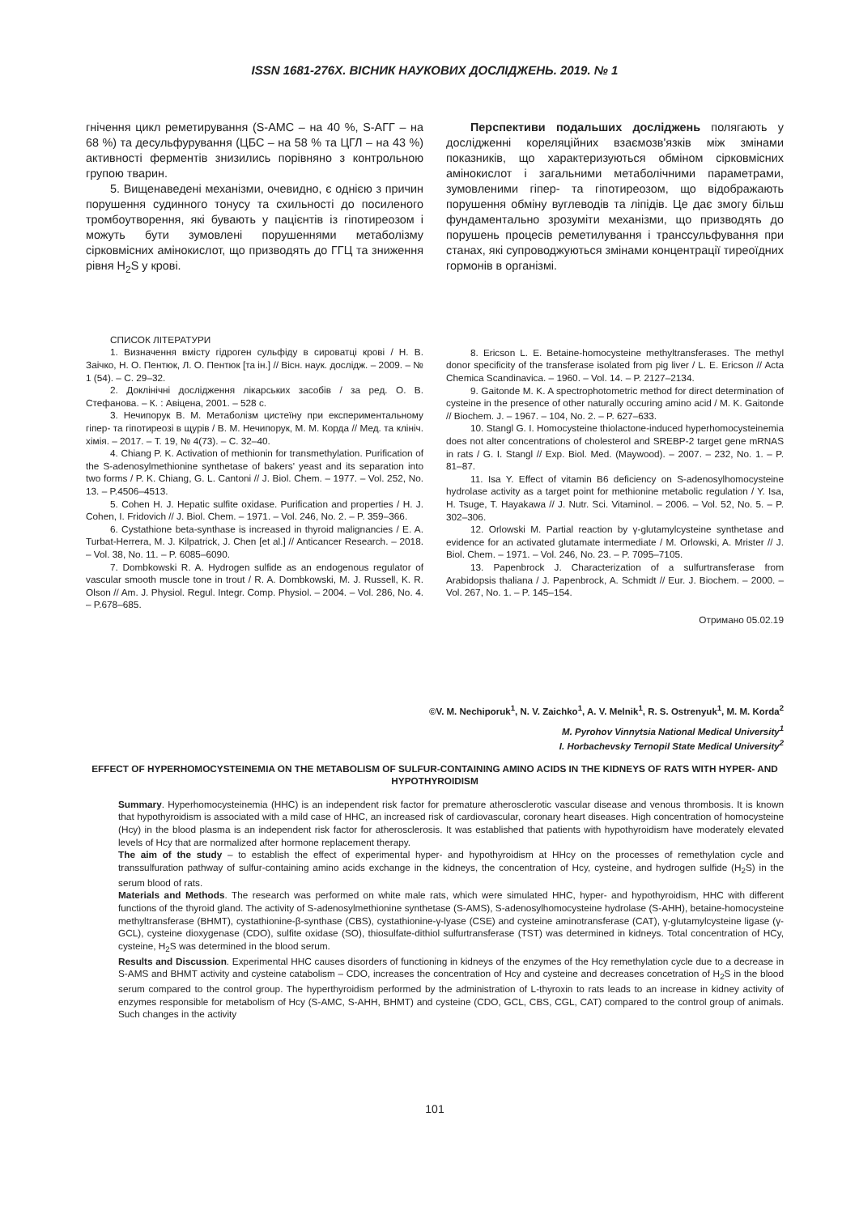ISSN 1681-276X. ВІСНИК НАУКОВИХ ДОСЛІДЖЕНЬ. 2019. № 1
гнічення цикл реметирування (S-AMC – на 40 %, S-АГГ – на 68 %) та десульфурування (ЦБС – на 58 % та ЦГЛ – на 43 %) активності ферментів знизились порівняно з контрольною групою тварин.
5. Вищенаведені механізми, очевидно, є однією з причин порушення судинного тонусу та схильності до посиленого тромбоутворення, які бувають у пацієнтів із гіпотиреозом і можуть бути зумовлені порушеннями метаболізму сірковмісних амінокислот, що призводять до ГГЦ та зниження рівня H<sub>2</sub>S у крові.
Перспективи подальших досліджень полягають у дослідженні кореляційних взаємозв'язків між змінами показників, що характеризуються обміном сірковмісних амінокислот і загальними метаболічними параметрами, зумовленими гіпер- та гіпотиреозом, що відображають порушення обміну вуглеводів та ліпідів. Це дає змогу більш фундаментально зрозуміти механізми, що призводять до порушень процесів реметилування і транссульфування при станах, які супроводжуються змінами концентрації тиреоїдних гормонів в організмі.
СПИСОК ЛІТЕРАТУРИ
1. Визначення вмісту гідроген сульфіду в сироватці крові / Н. В. Заічко, Н. О. Пентюк, Л. О. Пентюк [та ін.] // Вісн. наук. дослідж. – 2009. – № 1 (54). – С. 29–32.
2. Доклінічні дослідження лікарських засобів / за ред. О. В. Стефанова. – К. : Авіцена, 2001. – 528 с.
3. Нечипорук В. М. Метаболізм цистеїну при експериментальному гіпер- та гіпотиреозі в щурів / В. М. Нечипорук, М. М. Корда // Мед. та клініч. хімія. – 2017. – Т. 19, № 4(73). – С. 32–40.
4. Chiang P. K. Activation of methionin for transmethylation. Purification of the S-adenosylmethionine synthetase of bakers' yeast and its separation into two forms / P. K. Chiang, G. L. Cantoni // J. Biol. Chem. – 1977. – Vol. 252, No. 13. – P.4506–4513.
5. Cohen H. J. Hepatic sulfite oxidase. Purification and properties / H. J. Cohen, I. Fridovich // J. Biol. Chem. – 1971. – Vol. 246, No. 2. – P. 359–366.
6. Cystathione beta-synthase is increased in thyroid malignancies / E. A. Turbat-Herrera, M. J. Kilpatrick, J. Chen [et al.] // Anticancer Research. – 2018. – Vol. 38, No. 11. – P. 6085–6090.
7. Dombkowski R. A. Hydrogen sulfide as an endogenous regulator of vascular smooth muscle tone in trout / R. A. Dombkowski, M. J. Russell, K. R. Olson // Am. J. Physiol. Regul. Integr. Comp. Physiol. – 2004. – Vol. 286, No. 4. – P.678–685.
8. Ericson L. E. Betaine-homocysteine methyltransferases. The methyl donor specificity of the transferase isolated from pig liver / L. E. Ericson // Acta Chemica Scandinavica. – 1960. – Vol. 14. – P. 2127–2134.
9. Gaitonde M. K. A spectrophotometric method for direct determination of cysteine in the presence of other naturally occuring amino acid / M. K. Gaitonde // Biochem. J. – 1967. – 104, No. 2. – P. 627–633.
10. Stangl G. I. Homocysteine thiolactone-induced hyperhomocysteinemia does not alter concentrations of cholesterol and SREBP-2 target gene mRNAS in rats / G. I. Stangl // Exp. Biol. Med. (Maywood). – 2007. – 232, No. 1. – P. 81–87.
11. Isa Y. Effect of vitamin B6 deficiency on S-adenosylhomocysteine hydrolase activity as a target point for methionine metabolic regulation / Y. Isa, H. Tsuge, T. Hayakawa // J. Nutr. Sci. Vitaminol. – 2006. – Vol. 52, No. 5. – P. 302–306.
12. Orlowski M. Partial reaction by γ-glutamylcysteine synthetase and evidence for an activated glutamate intermediate / M. Orlowski, A. Mrister // J. Biol. Chem. – 1971. – Vol. 246, No. 23. – P. 7095–7105.
13. Papenbrock J. Characterization of a sulfurtransferase from Arabidopsis thaliana / J. Papenbrock, A. Schmidt // Eur. J. Biochem. – 2000. – Vol. 267, No. 1. – P. 145–154.
Отримано 05.02.19
©V. M. Nechiporuk<sup>1</sup>, N. V. Zaichko<sup>1</sup>, A. V. Melnik<sup>1</sup>, R. S. Ostrenyuk<sup>1</sup>, M. M. Korda<sup>2</sup>
M. Pyrohov Vinnytsia National Medical University<sup>1</sup>
I. Horbachevsky Ternopil State Medical University<sup>2</sup>
EFFECT OF HYPERHOMOCYSTEINEMIA ON THE METABOLISM OF SULFUR-CONTAINING AMINO ACIDS IN THE KIDNEYS OF RATS WITH HYPER- AND HYPOTHYROIDISM
Summary. Hyperhomocysteinemia (HHC) is an independent risk factor for premature atherosclerotic vascular disease and venous thrombosis. It is known that hypothyroidism is associated with a mild case of HHC, an increased risk of cardiovascular, coronary heart diseases. High concentration of homocysteine (Hcy) in the blood plasma is an independent risk factor for atherosclerosis. It was established that patients with hypothyroidism have moderately elevated levels of Hcy that are normalized after hormone replacement therapy.
The aim of the study – to establish the effect of experimental hyper- and hypothyroidism at HHcy on the processes of remethylation cycle and transsulfuration pathway of sulfur-containing amino acids exchange in the kidneys, the concentration of Hcy, cysteine, and hydrogen sulfide (H<sub>2</sub>S) in the serum blood of rats.
Materials and Methods. The research was performed on white male rats, which were simulated HHC, hyper- and hypothyroidism, HHC with different functions of the thyroid gland. The activity of S-adenosylmethionine synthetase (S-AMS), S-adenosylhomocysteine hydrolase (S-AHH), betaine-homocysteine methyltransferase (BHMT), cystathionine-β-synthase (CBS), cystathionine-γ-lyase (CSE) and cysteine aminotransferase (CAT), γ-glutamylcysteine ligase (γ-GCL), cysteine dioxygenase (CDO), sulfite oxidase (SO), thiosulfate-dithiol sulfurtransferase (TST) was determined in kidneys. Total concentration of HCy, cysteine, H<sub>2</sub>S was determined in the blood serum.
Results and Discussion. Experimental HHC causes disorders of functioning in kidneys of the enzymes of the Hcy remethylation cycle due to a decrease in S-AMS and BHMT activity and cysteine catabolism – CDO, increases the concentration of Hcy and cysteine and decreases concetration of H<sub>2</sub>S in the blood serum compared to the control group. The hyperthyroidism performed by the administration of L-thyroxin to rats leads to an increase in kidney activity of enzymes responsible for metabolism of Hcy (S-AMC, S-AHH, BHMT) and cysteine (CDO, GCL, CBS, CGL, CAT) compared to the control group of animals. Such changes in the activity
101